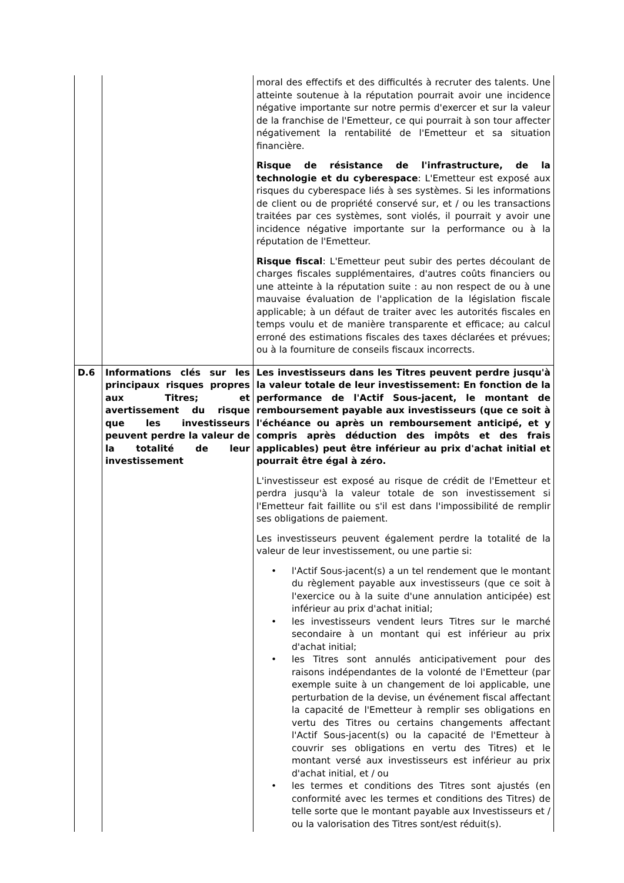| | | moral des effectifs et des difficultés à recruter des talents. Une atteinte soutenue à la réputation pourrait avoir une incidence négative importante sur notre permis d'exercer et sur la valeur de la franchise de l'Emetteur, ce qui pourrait à son tour affecter négativement la rentabilité de l'Emetteur et sa situation financière. Risque de résistance de l'infrastructure, de la technologie et du cyberespace : L'Emetteur est exposé aux risques du cyberespace liés à ses systèmes. Si les informations de client ou de propriété conservé sur, et / ou les transactions traitées par ces systèmes, sont violés, il pourrait y avoir une incidence négative importante sur la performance ou à la réputation de l'Emetteur. Risque fiscal : L'Emetteur peut subir des pertes découlant de charges fiscales supplémentaires, d'autres coûts financiers ou une atteinte à la réputation suite : au non respect de ou à une mauvaise évaluation de l'application de la législation fiscale applicable; à un défaut de traiter avec les autorités fiscales en temps voulu et de manière transparente et efficace; au calcul erroné des estimations fiscales des taxes déclarées et prévues; ou à la fourniture de conseils fiscaux incorrects. |
| D.6 | Informations clés sur les principaux risques propres aux Titres; et avertissement du risque que les investisseurs peuvent perdre la valeur de la totalité de leur investissement | Les investisseurs dans les Titres peuvent perdre jusqu'à la valeur totale de leur investissement: En fonction de la performance de l'Actif Sous-jacent, le montant de remboursement payable aux investisseurs (que ce soit à l'échéance ou après un remboursement anticipé, et y compris après déduction des impôts et des frais applicables) peut être inférieur au prix d'achat initial et pourrait être égal à zéro. L'investisseur est exposé au risque de crédit de l'Emetteur et perdra jusqu'à la valeur totale de son investissement si l'Emetteur fait faillite ou s'il est dans l'impossibilité de remplir ses obligations de paiement. Les investisseurs peuvent également perdre la totalité de la valeur de leur investissement, ou une partie si: • l'Actif Sous-jacent(s) a un tel rendement que le montant du règlement payable aux investisseurs (que ce soit à l'exercice ou à la suite d'une annulation anticipée) est inférieur au prix d'achat initial; • les investisseurs vendent leurs Titres sur le marché secondaire à un montant qui est inférieur au prix d'achat initial; • les Titres sont annulés anticipativement pour des raisons indépendantes de la volonté de l'Emetteur (par exemple suite à un changement de loi applicable, une perturbation de la devise, un événement fiscal affectant la capacité de l'Emetteur à remplir ses obligations en vertu des Titres ou certains changements affectant l'Actif Sous-jacent(s) ou la capacité de l'Emetteur à couvrir ses obligations en vertu des Titres) et le montant versé aux investisseurs est inférieur au prix d'achat initial, et / ou • les termes et conditions des Titres sont ajustés (en conformité avec les termes et conditions des Titres) de telle sorte que le montant payable aux Investisseurs et / ou la valorisation des Titres sont/est réduit(s). |